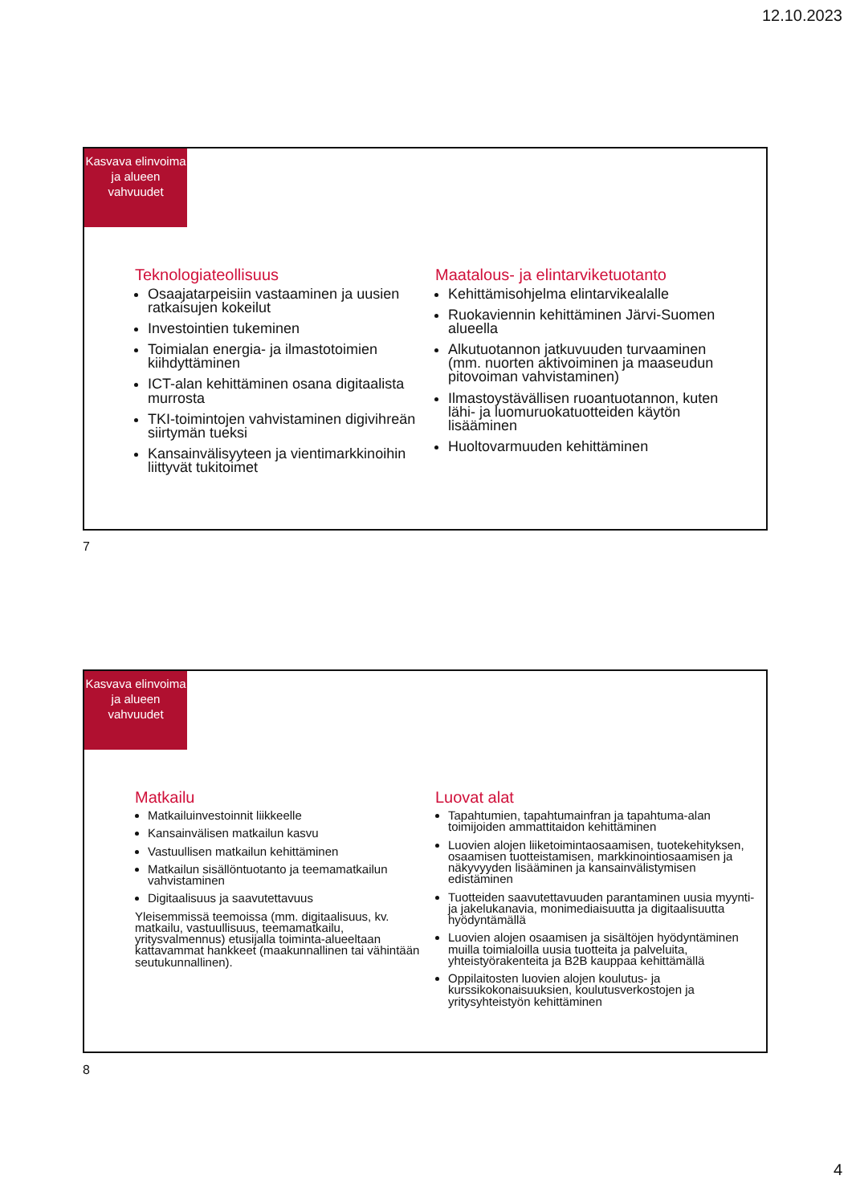12.10.2023
Kasvava elinvoima ja alueen vahvuudet
Teknologiateollisuus
Osaajatarpeisiin vastaaminen ja uusien ratkaisujen kokeilut
Investointien tukeminen
Toimialan energia- ja ilmastotoimien kiihdyttäminen
ICT-alan kehittäminen osana digitaalista murrosta
TKI-toimintojen vahvistaminen digivihreän siirtymän tueksi
Kansainvälisyyteen ja vientimarkkinoihin liittyvät tukitoimet
Maatalous- ja elintarviketuotanto
Kehittämisohjelma elintarvikealalle
Ruokaviennin kehittäminen Järvi-Suomen alueella
Alkutuotannon jatkuvuuden turvaaminen (mm. nuorten aktivoiminen ja maaseudun pitovoiman vahvistaminen)
Ilmastoystävällisen ruoantuotannon, kuten lähi- ja luomuruokatuotteiden käytön lisääminen
Huoltovarmuuden kehittäminen
7
Kasvava elinvoima ja alueen vahvuudet
Matkailu
Matkailuinvestoinnit liikkeelle
Kansainvälisen matkailun kasvu
Vastuullisen matkailun kehittäminen
Matkailun sisällöntuotanto ja teemamatkailun vahvistaminen
Digitaalisuus ja saavutettavuus
Yleisemmissä teemoissa (mm. digitaalisuus, kv. matkailu, vastuullisuus, teemamatkailu, yritysvalmennus) etusijalla toiminta-alueeltaan kattavammat hankkeet (maakunnallinen tai vähintään seutukunnallinen).
Luovat alat
Tapahtumien, tapahtumainfran ja tapahtuma-alan toimijoiden ammattitaidon kehittäminen
Luovien alojen liiketoimintaosaamisen, tuotekehityksen, osaamisen tuotteistamisen, markkinointiosaamisen ja näkyvyyden lisääminen ja kansainvälistymisen edistäminen
Tuotteiden saavutettavuuden parantaminen uusia myynti- ja jakelukanavia, monimediaisuutta ja digitaalisuutta hyödyntämällä
Luovien alojen osaamisen ja sisältöjen hyödyntäminen muilla toimialoilla uusia tuotteita ja palveluita, yhteistyörakenteita ja B2B kauppaa kehittämällä
Oppilaitosten luovien alojen koulutus- ja kurssikokonaisuuksien, koulutusverkostojen ja yritysyhteistyön kehittäminen
8
4